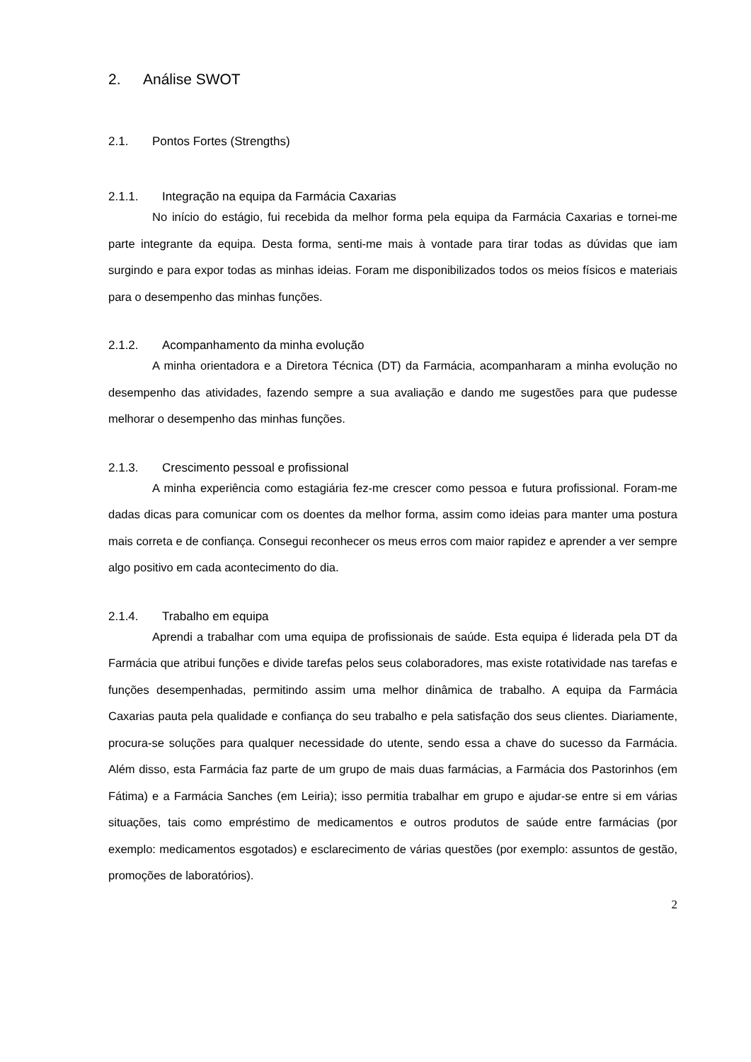2. Análise SWOT
2.1. Pontos Fortes (Strengths)
2.1.1. Integração na equipa da Farmácia Caxarias
No início do estágio, fui recebida da melhor forma pela equipa da Farmácia Caxarias e tornei-me parte integrante da equipa. Desta forma, senti-me mais à vontade para tirar todas as dúvidas que iam surgindo e para expor todas as minhas ideias. Foram me disponibilizados todos os meios físicos e materiais para o desempenho das minhas funções.
2.1.2. Acompanhamento da minha evolução
A minha orientadora e a Diretora Técnica (DT) da Farmácia, acompanharam a minha evolução no desempenho das atividades, fazendo sempre a sua avaliação e dando me sugestões para que pudesse melhorar o desempenho das minhas funções.
2.1.3. Crescimento pessoal e profissional
A minha experiência como estagiária fez-me crescer como pessoa e futura profissional. Foram-me dadas dicas para comunicar com os doentes da melhor forma, assim como ideias para manter uma postura mais correta e de confiança. Consegui reconhecer os meus erros com maior rapidez e aprender a ver sempre algo positivo em cada acontecimento do dia.
2.1.4. Trabalho em equipa
Aprendi a trabalhar com uma equipa de profissionais de saúde. Esta equipa é liderada pela DT da Farmácia que atribui funções e divide tarefas pelos seus colaboradores, mas existe rotatividade nas tarefas e funções desempenhadas, permitindo assim uma melhor dinâmica de trabalho. A equipa da Farmácia Caxarias pauta pela qualidade e confiança do seu trabalho e pela satisfação dos seus clientes. Diariamente, procura-se soluções para qualquer necessidade do utente, sendo essa a chave do sucesso da Farmácia. Além disso, esta Farmácia faz parte de um grupo de mais duas farmácias, a Farmácia dos Pastorinhos (em Fátima) e a Farmácia Sanches (em Leiria); isso permitia trabalhar em grupo e ajudar-se entre si em várias situações, tais como empréstimo de medicamentos e outros produtos de saúde entre farmácias (por exemplo: medicamentos esgotados) e esclarecimento de várias questões (por exemplo: assuntos de gestão, promoções de laboratórios).
2